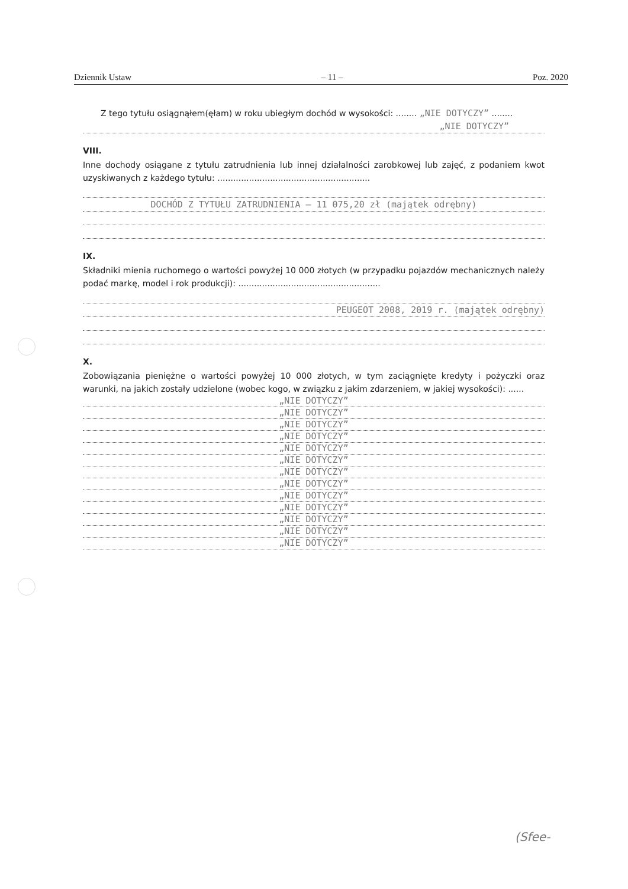Dziennik Ustaw – 11 – Poz. 2020
Z tego tytułu osiągnąłem(ęłam) w roku ubiegłym dochód w wysokości: ........ „NIE DOTYCZY” ........
„NIE DOTYCZY”
VIII.
Inne dochody osiągane z tytułu zatrudnienia lub innej działalności zarobkowej lub zajęć, z podaniem kwot uzyskiwanych z każdego tytułu: ..........................................................
DOCHÓD Z TYTUŁU ZATRUDNIENIA – 11 075,20 zł (majątek odrębny)
IX.
Składniki mienia ruchomego o wartości powyżej 10 000 złotych (w przypadku pojazdów mechanicznych należy podać markę, model i rok produkcji): ......................................................
PEUGEOT 2008, 2019 r. (majątek odrębny)
X.
Zobowiązania pieniężne o wartości powyżej 10 000 złotych, w tym zaciągnięte kredyty i pożyczki oraz warunki, na jakich zostały udzielone (wobec kogo, w związku z jakim zdarzeniem, w jakiej wysokości): ......
„NIE DOTYCZY”
„NIE DOTYCZY”
„NIE DOTYCZY”
„NIE DOTYCZY”
„NIE DOTYCZY”
„NIE DOTYCZY”
„NIE DOTYCZY”
„NIE DOTYCZY”
„NIE DOTYCZY”
„NIE DOTYCZY”
„NIE DOTYCZY”
„NIE DOTYCZY”
„NIE DOTYCZY”
(Sfee-